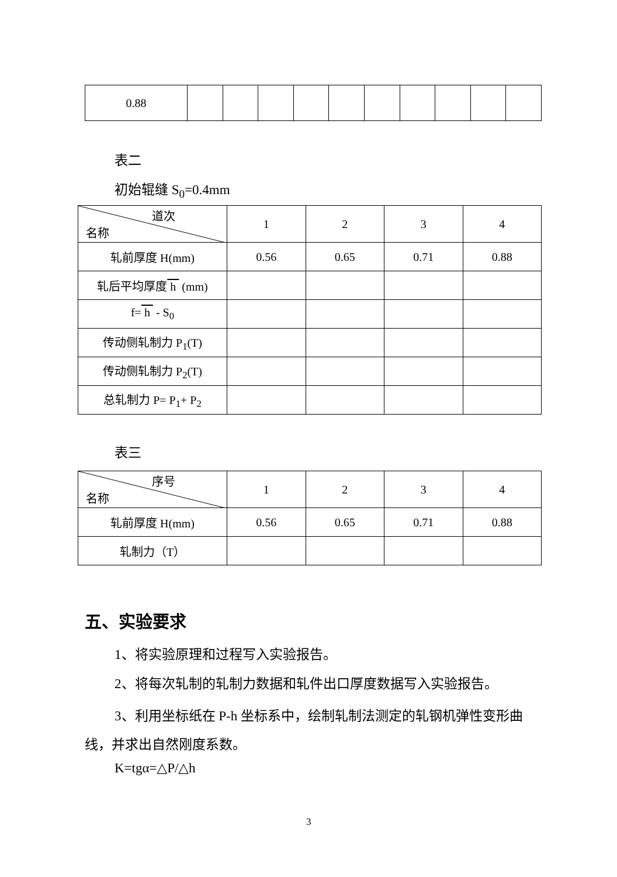| 0.88 | | | | | | | | | | |
表二
初始辊缝 S<sub>0</sub>=0.4mm
| 道次 名称 | 1 | 2 | 3 | 4 |
| 轧前厚度 H(mm) | 0.56 | 0.65 | 0.71 | 0.88 |
| 轧后平均厚度 h (mm) | | | | |
| f= h - S<sub>0</sub> | | | | |
| 传动侧轧制力 P<sub>1</sub>(T) | | | | |
| 传动侧轧制力 P<sub>2</sub>(T) | | | | |
| 总轧制力 P= P<sub>1</sub>+ P<sub>2</sub> | | | | |
表三
| 序号 名称 | 1 | 2 | 3 | 4 |
| 轧前厚度 H(mm) | 0.56 | 0.65 | 0.71 | 0.88 |
| 轧制力（T） | | | | |
五、实验要求
1、将实验原理和过程写入实验报告。
2、将每次轧制的轧制力数据和轧件出口厚度数据写入实验报告。
3、利用坐标纸在 P-h 坐标系中，绘制轧制法测定的轧钢机弹性变形曲线，并求出自然刚度系数。
K=tgα=△P/△h
3